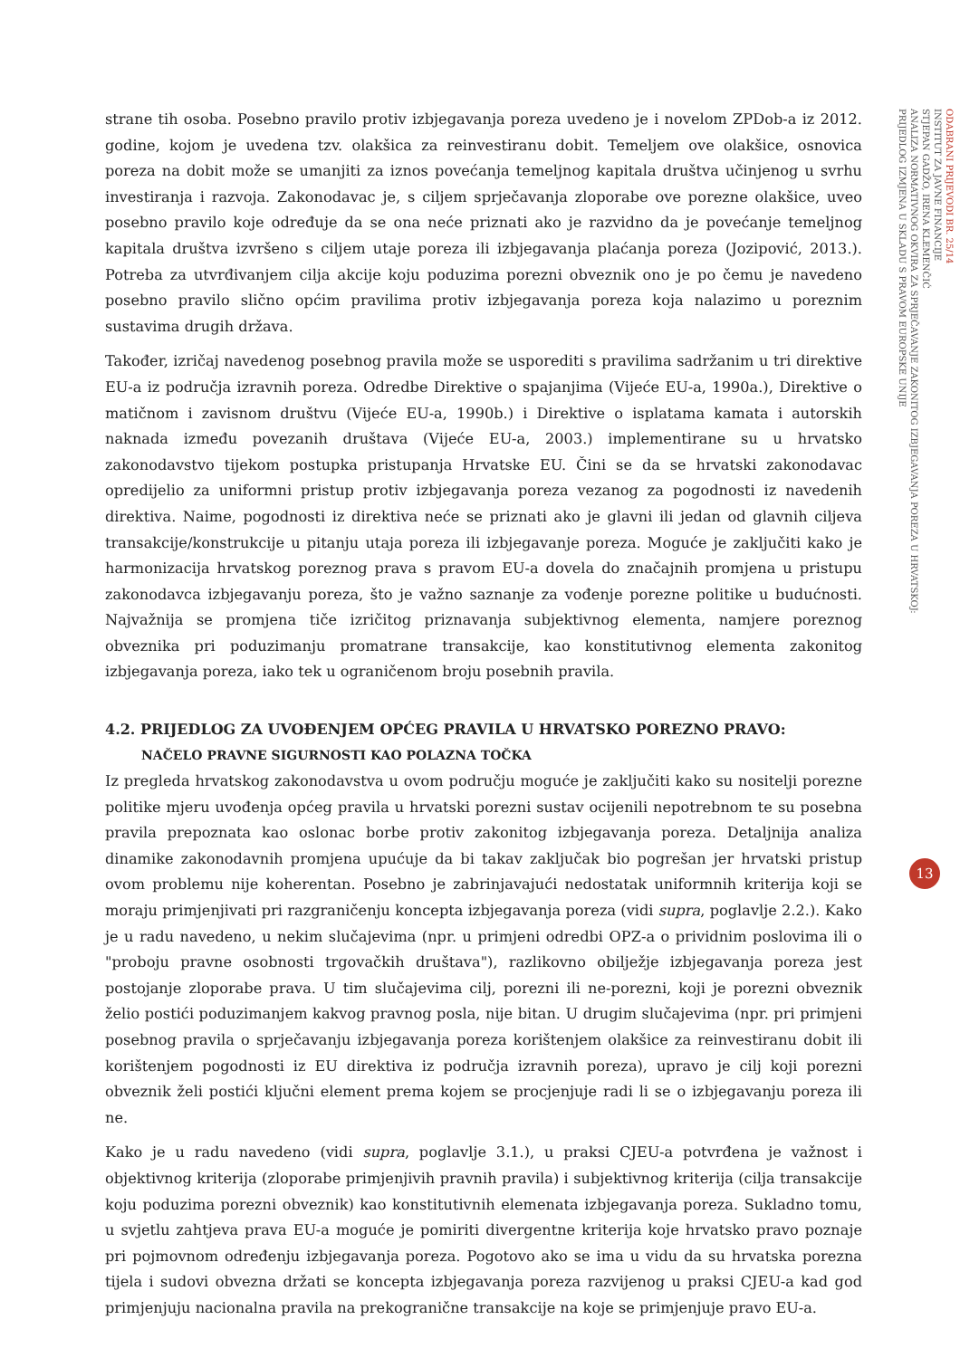strane tih osoba. Posebno pravilo protiv izbjegavanja poreza uvedeno je i novelom ZPDob-a iz 2012. godine, kojom je uvedena tzv. olakšica za reinvestiranu dobit. Temeljem ove olakšice, osnovica poreza na dobit može se umanjiti za iznos povećanja temeljnog kapitala društva učinjenog u svrhu investiranja i razvoja. Zakonodavac je, s ciljem sprječavanja zloporabe ove porezne olakšice, uveo posebno pravilo koje određuje da se ona neće priznati ako je razvidno da je povećanje temeljnog kapitala društva izvršeno s ciljem utaje poreza ili izbjegavanja plaćanja poreza (Jozipović, 2013.). Potreba za utvrđivanjem cilja akcije koju poduzima porezni obveznik ono je po čemu je navedeno posebno pravilo slično općim pravilima protiv izbjegavanja poreza koja nalazimo u poreznim sustavima drugih država.
Također, izričaj navedenog posebnog pravila može se usporediti s pravilima sadržanim u tri direktive EU-a iz područja izravnih poreza. Odredbe Direktive o spajanjima (Vijeće EU-a, 1990a.), Direktive o matičnom i zavisnom društvu (Vijeće EU-a, 1990b.) i Direktive o isplatama kamata i autorskih naknada između povezanih društava (Vijeće EU-a, 2003.) implementirane su u hrvatsko zakonodavstvo tijekom postupka pristupanja Hrvatske EU. Čini se da se hrvatski zakonodavac opredijelio za uniformni pristup protiv izbjegavanja poreza vezanog za pogodnosti iz navedenih direktiva. Naime, pogodnosti iz direktiva neće se priznati ako je glavni ili jedan od glavnih ciljeva transakcije/konstrukcije u pitanju utaja poreza ili izbjegavanje poreza. Moguće je zaključiti kako je harmonizacija hrvatskog poreznog prava s pravom EU-a dovela do značajnih promjena u pristupu zakonodavca izbjegavanju poreza, što je važno saznanje za vođenje porezne politike u budućnosti. Najvažnija se promjena tiče izričitog priznavanja subjektivnog elementa, namjere poreznog obveznika pri poduzimanju promatrane transakcije, kao konstitutivnog elementa zakonitog izbjegavanja poreza, iako tek u ograničenom broju posebnih pravila.
4.2. PRIJEDLOG ZA UVOĐENJEM OPĆEG PRAVILA U HRVATSKO POREZNO PRAVO:
NAČELO PRAVNE SIGURNOSTI KAO POLAZNA TOČKA
Iz pregleda hrvatskog zakonodavstva u ovom području moguće je zaključiti kako su nositelji porezne politike mjeru uvođenja općeg pravila u hrvatski porezni sustav ocijenili nepotrebnom te su posebna pravila prepoznata kao oslonac borbe protiv zakonitog izbjegavanja poreza. Detaljnija analiza dinamike zakonodavnih promjena upućuje da bi takav zaključak bio pogrešan jer hrvatski pristup ovom problemu nije koherentan. Posebno je zabrinjavajući nedostatak uniformnih kriterija koji se moraju primjenjivati pri razgraničenju koncepta izbjegavanja poreza (vidi supra, poglavlje 2.2.). Kako je u radu navedeno, u nekim slučajevima (npr. u primjeni odredbi OPZ-a o prividnim poslovima ili o "proboju pravne osobnosti trgovačkih društava"), razlikovno obilježje izbjegavanja poreza jest postojanje zloporabe prava. U tim slučajevima cilj, porezni ili ne-porezni, koji je porezni obveznik želio postići poduzimanjem kakvog pravnog posla, nije bitan. U drugim slučajevima (npr. pri primjeni posebnog pravila o sprječavanju izbjegavanja poreza korištenjem olakšice za reinvestiranu dobit ili korištenjem pogodnosti iz EU direktiva iz područja izravnih poreza), upravo je cilj koji porezni obveznik želi postići ključni element prema kojem se procjenjuje radi li se o izbjegavanju poreza ili ne.
Kako je u radu navedeno (vidi supra, poglavlje 3.1.), u praksi CJEU-a potvrđena je važnost i objektivnog kriterija (zloporabe primjenjivih pravnih pravila) i subjektivnog kriterija (cilja transakcije koju poduzima porezni obveznik) kao konstitutivnih elemenata izbjegavanja poreza. Sukladno tomu, u svjetlu zahtjeva prava EU-a moguće je pomiriti divergentne kriterija koje hrvatsko pravo poznaje pri pojmovnom određenju izbjegavanja poreza. Pogotovo ako se ima u vidu da su hrvatska porezna tijela i sudovi obvezna držati se koncepta izbjegavanja poreza razvijenog u praksi CJEU-a kad god primjenjuju nacionalna pravila na prekogranične transakcije na koje se primjenjuje pravo EU-a.
ODABRANI PRIJEVODI BR. 25/14
INSTITUT ZA JAVNE FINANCIJE
STJEPAN GADŽO, IRENA KLEMENČIĆ
ANALIZA NORMATIVNOG OKVIRA ZA SPRJEČAVANJE ZAKONITOG IZBJEGAVANJA POREZA U HRVATSKOJ:
PRIJEDLOG IZMJENA U SKLADU S PRAVOM EUROPSKE UNIJE
13